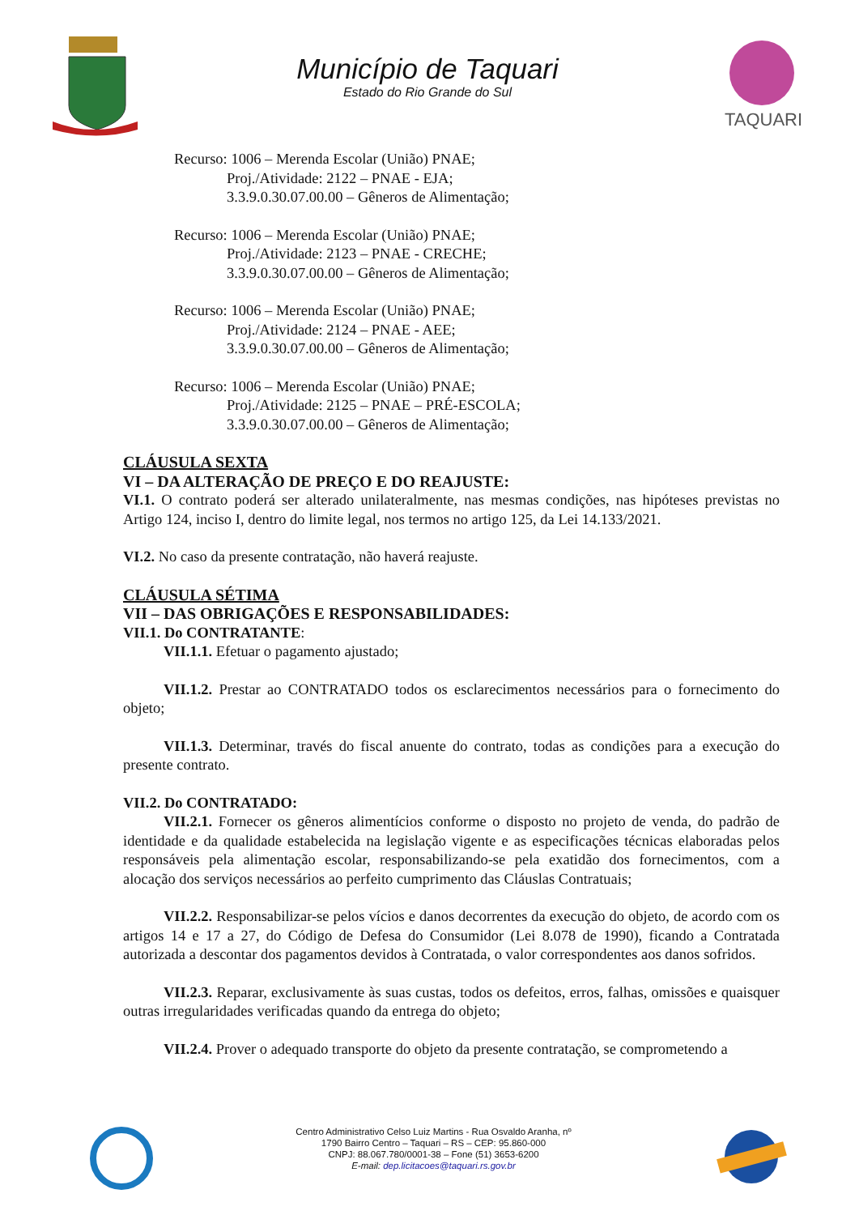Município de Taquari
Estado do Rio Grande do Sul
TAQUARI
Recurso: 1006 – Merenda Escolar (União) PNAE;
Proj./Atividade: 2122 – PNAE - EJA;
3.3.9.0.30.07.00.00 – Gêneros de Alimentação;
Recurso: 1006 – Merenda Escolar (União) PNAE;
Proj./Atividade: 2123 – PNAE - CRECHE;
3.3.9.0.30.07.00.00 – Gêneros de Alimentação;
Recurso: 1006 – Merenda Escolar (União) PNAE;
Proj./Atividade: 2124 – PNAE - AEE;
3.3.9.0.30.07.00.00 – Gêneros de Alimentação;
Recurso: 1006 – Merenda Escolar (União) PNAE;
Proj./Atividade: 2125 – PNAE – PRÉ-ESCOLA;
3.3.9.0.30.07.00.00 – Gêneros de Alimentação;
CLÁUSULA SEXTA
VI – DA ALTERAÇÃO DE PREÇO E DO REAJUSTE:
VI.1. O contrato poderá ser alterado unilateralmente, nas mesmas condições, nas hipóteses previstas no Artigo 124, inciso I, dentro do limite legal, nos termos no artigo 125, da Lei 14.133/2021.
VI.2. No caso da presente contratação, não haverá reajuste.
CLÁUSULA SÉTIMA
VII – DAS OBRIGAÇÕES E RESPONSABILIDADES:
VII.1. Do CONTRATANTE:
VII.1.1. Efetuar o pagamento ajustado;
VII.1.2. Prestar ao CONTRATADO todos os esclarecimentos necessários para o fornecimento do objeto;
VII.1.3. Determinar, través do fiscal anuente do contrato, todas as condições para a execução do presente contrato.
VII.2. Do CONTRATADO:
VII.2.1. Fornecer os gêneros alimentícios conforme o disposto no projeto de venda, do padrão de identidade e da qualidade estabelecida na legislação vigente e as especificações técnicas elaboradas pelos responsáveis pela alimentação escolar, responsabilizando-se pela exatidão dos fornecimentos, com a alocação dos serviços necessários ao perfeito cumprimento das Cláuslas Contratuais;
VII.2.2. Responsabilizar-se pelos vícios e danos decorrentes da execução do objeto, de acordo com os artigos 14 e 17 a 27, do Código de Defesa do Consumidor (Lei 8.078 de 1990), ficando a Contratada autorizada a descontar dos pagamentos devidos à Contratada, o valor correspondentes aos danos sofridos.
VII.2.3. Reparar, exclusivamente às suas custas, todos os defeitos, erros, falhas, omissões e quaisquer outras irregularidades verificadas quando da entrega do objeto;
VII.2.4. Prover o adequado transporte do objeto da presente contratação, se comprometendo a
Centro Administrativo Celso Luiz Martins - Rua Osvaldo Aranha, nº
1790 Bairro Centro – Taquari – RS – CEP: 95.860-000
CNPJ: 88.067.780/0001-38 – Fone (51) 3653-6200
E-mail: dep.licitacoes@taquari.rs.gov.br